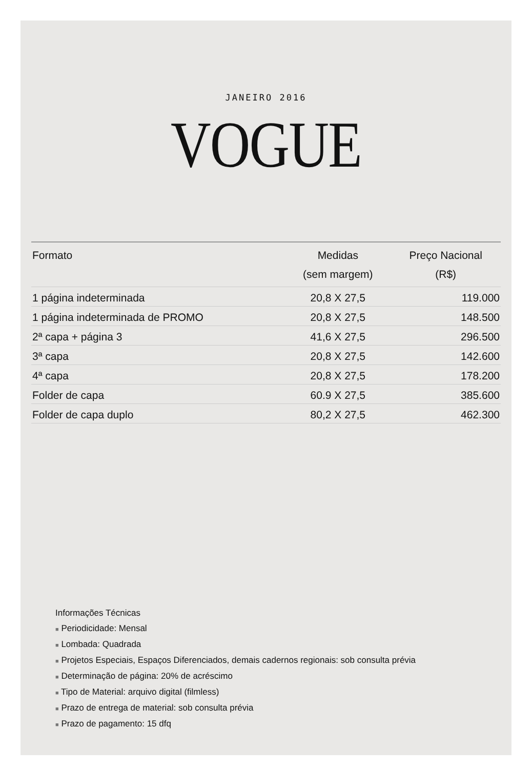JANEIRO 2016
VOGUE
| Formato | Medidas (sem margem) | Preço Nacional (R$) |
| --- | --- | --- |
| 1 página indeterminada | 20,8 X 27,5 | 119.000 |
| 1 página indeterminada de PROMO | 20,8 X 27,5 | 148.500 |
| 2ª capa + página 3 | 41,6 X 27,5 | 296.500 |
| 3ª capa | 20,8 X 27,5 | 142.600 |
| 4ª capa | 20,8 X 27,5 | 178.200 |
| Folder de capa | 60.9 X 27,5 | 385.600 |
| Folder de capa duplo | 80,2 X 27,5 | 462.300 |
Informações Técnicas
■ Periodicidade: Mensal
■ Lombada: Quadrada
■ Projetos Especiais, Espaços Diferenciados, demais cadernos regionais: sob consulta prévia
■ Determinação de página: 20% de acréscimo
■ Tipo de Material: arquivo digital (filmless)
■ Prazo de entrega de material: sob consulta prévia
■ Prazo de pagamento: 15 dfq